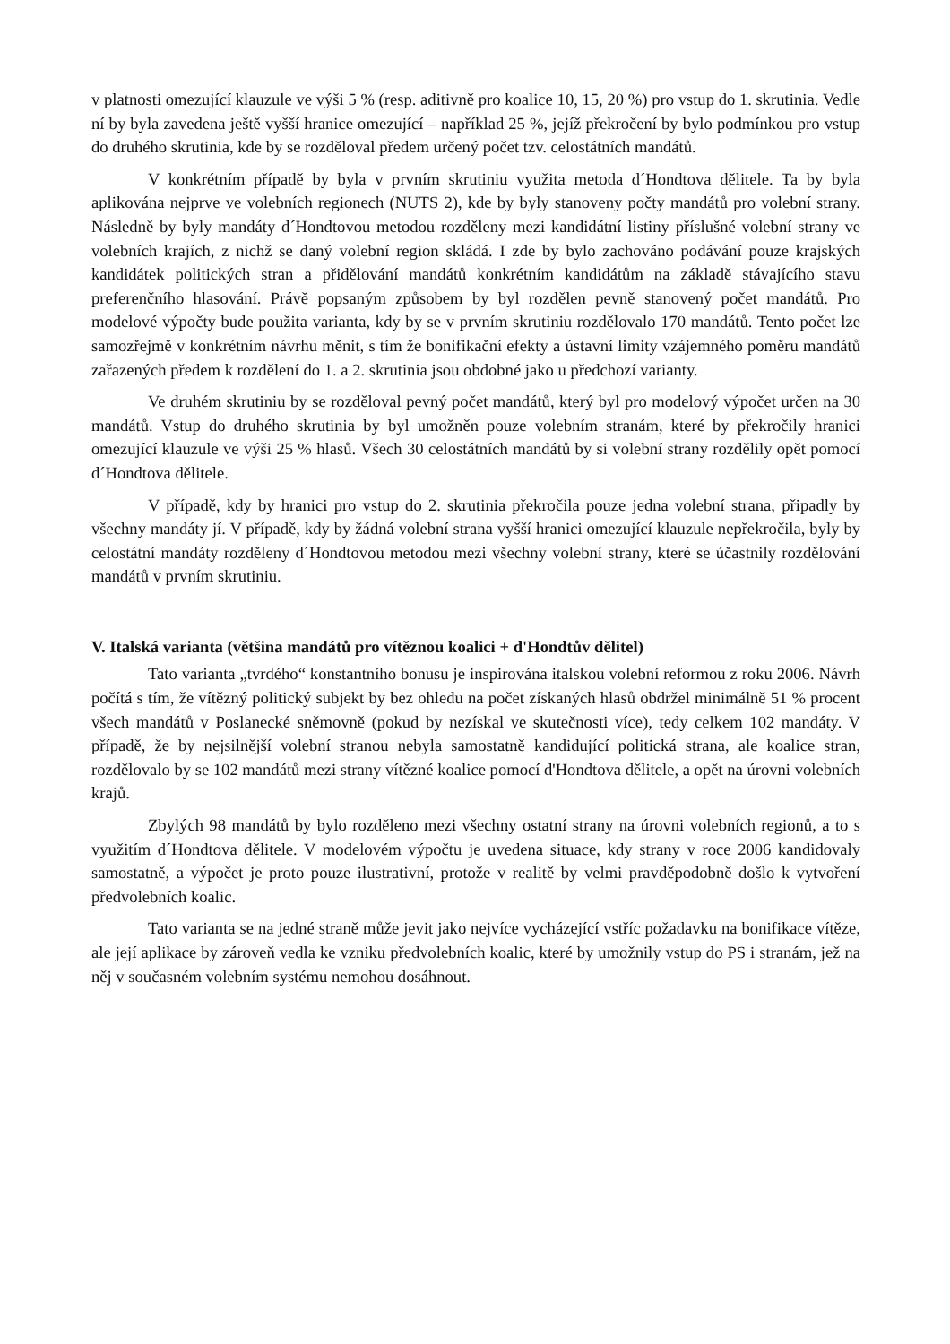v platnosti omezující klauzule ve výši 5 % (resp. aditivně pro koalice 10, 15, 20 %) pro vstup do 1. skrutinia. Vedle ní by byla zavedena ještě vyšší hranice omezující – například 25 %, jejíž překročení by bylo podmínkou pro vstup do druhého skrutinia, kde by se rozděloval předem určený počet tzv. celostátních mandátů.
V konkrétním případě by byla v prvním skrutiniu využita metoda d´Hondtova dělitele. Ta by byla aplikována nejprve ve volebních regionech (NUTS 2), kde by byly stanoveny počty mandátů pro volební strany. Následně by byly mandáty d´Hondtovou metodou rozděleny mezi kandidátní listiny příslušné volební strany ve volebních krajích, z nichž se daný volební region skládá. I zde by bylo zachováno podávání pouze krajských kandidátek politických stran a přidělování mandátů konkrétním kandidátům na základě stávajícího stavu preferenčního hlasování. Právě popsaným způsobem by byl rozdělen pevně stanovený počet mandátů. Pro modelové výpočty bude použita varianta, kdy by se v prvním skrutiniu rozdělovalo 170 mandátů. Tento počet lze samozřejmě v konkrétním návrhu měnit, s tím že bonifikační efekty a ústavní limity vzájemného poměru mandátů zařazených předem k rozdělení do 1. a 2. skrutinia jsou obdobné jako u předchozí varianty.
Ve druhém skrutiniu by se rozděloval pevný počet mandátů, který byl pro modelový výpočet určen na 30 mandátů. Vstup do druhého skrutinia by byl umožněn pouze volebním stranám, které by překročily hranici omezující klauzule ve výši 25 % hlasů. Všech 30 celostátních mandátů by si volební strany rozdělily opět pomocí d´Hondtova dělitele.
V případě, kdy by hranici pro vstup do 2. skrutinia překročila pouze jedna volební strana, připadly by všechny mandáty jí. V případě, kdy by žádná volební strana vyšší hranici omezující klauzule nepřekročila, byly by celostátní mandáty rozděleny d´Hondtovou metodou mezi všechny volební strany, které se účastnily rozdělování mandátů v prvním skrutiniu.
V. Italská varianta (většina mandátů pro vítěznou koalici + d'Hondtův dělitel)
Tato varianta „tvrdého“ konstantního bonusu je inspirována italskou volební reformou z roku 2006. Návrh počítá s tím, že vítězný politický subjekt by bez ohledu na počet získaných hlasů obdržel minimálně 51 % procent všech mandátů v Poslanecké sněmovně (pokud by nezískal ve skutečnosti více), tedy celkem 102 mandáty. V případě, že by nejsilnější volební stranou nebyla samostatně kandidující politická strana, ale koalice stran, rozdělovalo by se 102 mandátů mezi strany vítězné koalice pomocí d'Hondtova dělitele, a opět na úrovni volebních krajů.
Zbylých 98 mandátů by bylo rozděleno mezi všechny ostatní strany na úrovni volebních regionů, a to s využitím d´Hondtova dělitele. V modelovém výpočtu je uvedena situace, kdy strany v roce 2006 kandidovaly samostatně, a výpočet je proto pouze ilustrativní, protože v realitě by velmi pravděpodobně došlo k vytvoření předvolebních koalic.
Tato varianta se na jedné straně může jevit jako nejvíce vycházející vstříc požadavku na bonifikace vítěze, ale její aplikace by zároveň vedla ke vzniku předvolebních koalic, které by umožnily vstup do PS i stranám, jež na něj v současném volebním systému nemohou dosáhnout.